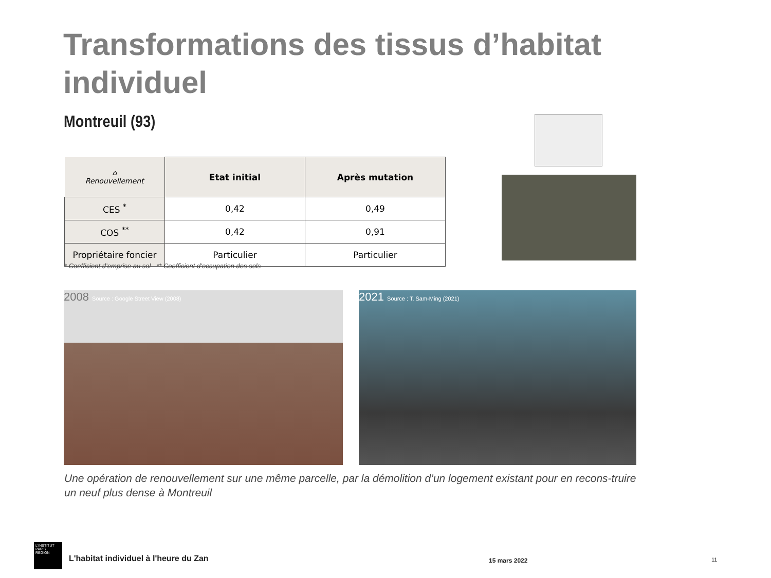Transformations des tissus d’habitat individuel
Montreuil (93)
| ⌂ Renouvellement | Etat initial | Après mutation |
| CES <sup>*</sup> | 0,42 | 0,49 |
| COS <sup>**</sup> | 0,42 | 0,91 |
| Propriétaire foncier | Particulier | Particulier |
* Coefficient d’emprise au sol ** Coefficient d’occupation des sols
2008 Source : Google Street View (2008) 2021 Source : T. Sam-Ming (2021)
Une opération de renouvellement sur une même parcelle, par la démolition d’un logement existant pour en recons-truire un neuf plus dense à Montreuil
L'INSTITUT
PARIS
REGION
L'habitat individuel à l'heure du Zan
15 mars 2022 11